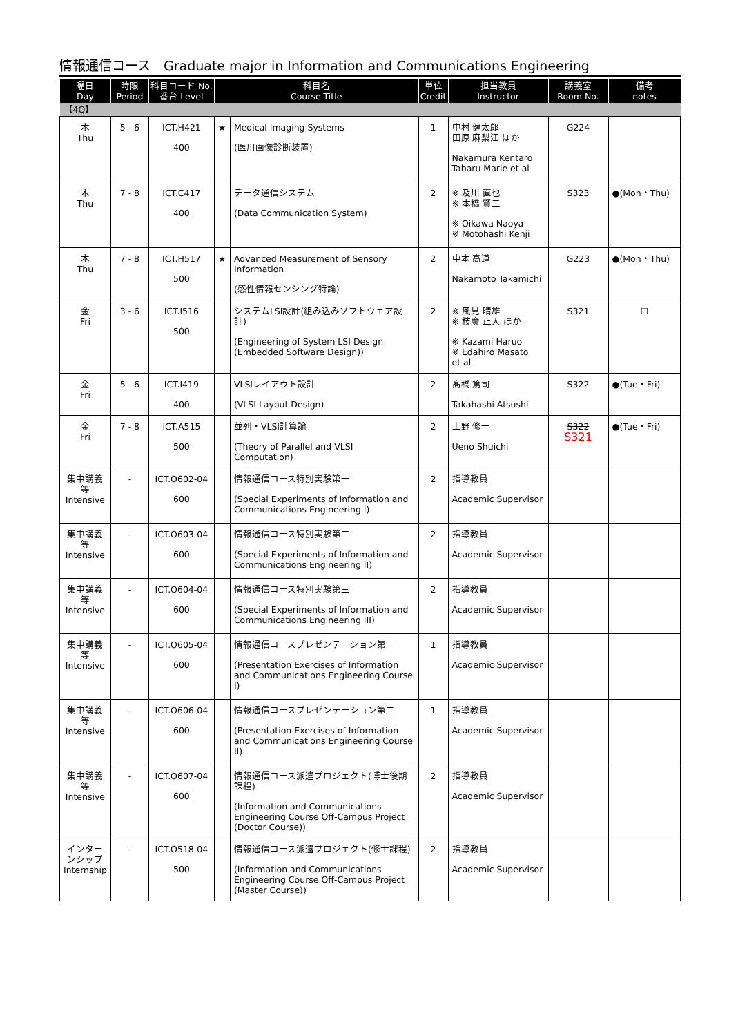情報通信コース　Graduate major in Information and Communications Engineering
| 曜日 Day | 時限 Period | 科目コード No. 番台 Level | 科目名 Course Title | | 単位 Credit | 担当教員 Instructor | 講義室 Room No. | 備考 notes |
| --- | --- | --- | --- | --- | --- | --- | --- | --- |
| 【4Q】 | | | | | | | | |
| 木 Thu | 5 - 6 | ICT.H421 400 | ★ | Medical Imaging Systems (医用画像診断装置) | 1 | 中村 健太郎 田原 麻梨江 ほか Nakamura Kentaro Tabaru Marie et al | G224 | |
| 木 Thu | 7 - 8 | ICT.C417 400 | | データ通信システム (Data Communication System) | 2 | ※ 及川 直也 ※ 本橋 賢二 ※ Oikawa Naoya ※ Motohashi Kenji | S323 | ●(Mon・Thu) |
| 木 Thu | 7 - 8 | ICT.H517 500 | ★ | Advanced Measurement of Sensory Information (感性情報センシング特論) | 2 | 中本 高道 Nakamoto Takamichi | G223 | ●(Mon・Thu) |
| 金 Fri | 3 - 6 | ICT.I516 500 | | システムLSI設計(組み込みソフトウェア設計) (Engineering of System LSI Design (Embedded Software Design)) | 2 | ※ 風見 晴雄 ※ 枝廣 正人 ほか ※ Kazami Haruo ※ Edahiro Masato et al | S321 | ☐ |
| 金 Fri | 5 - 6 | ICT.I419 400 | | VLSIレイアウト設計 (VLSI Layout Design) | 2 | 髙橋 篤司 Takahashi Atsushi | S322 | ●(Tue・Fri) |
| 金 Fri | 7 - 8 | ICT.A515 500 | | 並列・VLSI計算論 (Theory of Parallel and VLSI Computation) | 2 | 上野 修一 Ueno Shuichi | S322 S321 | ●(Tue・Fri) |
| 集中講義等 Intensive | - | ICT.O602-04 600 | | 情報通信コース特別実験第一 (Special Experiments of Information and Communications Engineering I) | 2 | 指導教員 Academic Supervisor | | |
| 集中講義等 Intensive | - | ICT.O603-04 600 | | 情報通信コース特別実験第二 (Special Experiments of Information and Communications Engineering II) | 2 | 指導教員 Academic Supervisor | | |
| 集中講義等 Intensive | - | ICT.O604-04 600 | | 情報通信コース特別実験第三 (Special Experiments of Information and Communications Engineering III) | 2 | 指導教員 Academic Supervisor | | |
| 集中講義等 Intensive | - | ICT.O605-04 600 | | 情報通信コースプレゼンテーション第一 (Presentation Exercises of Information and Communications Engineering Course I) | 1 | 指導教員 Academic Supervisor | | |
| 集中講義等 Intensive | - | ICT.O606-04 600 | | 情報通信コースプレゼンテーション第二 (Presentation Exercises of Information and Communications Engineering Course II) | 1 | 指導教員 Academic Supervisor | | |
| 集中講義等 Intensive | - | ICT.O607-04 600 | | 情報通信コース派遣プロジェクト(博士後期課程) (Information and Communications Engineering Course Off-Campus Project (Doctor Course)) | 2 | 指導教員 Academic Supervisor | | |
| インターンシップ Internship | - | ICT.O518-04 500 | | 情報通信コース派遣プロジェクト(修士課程) (Information and Communications Engineering Course Off-Campus Project (Master Course)) | 2 | 指導教員 Academic Supervisor | | |